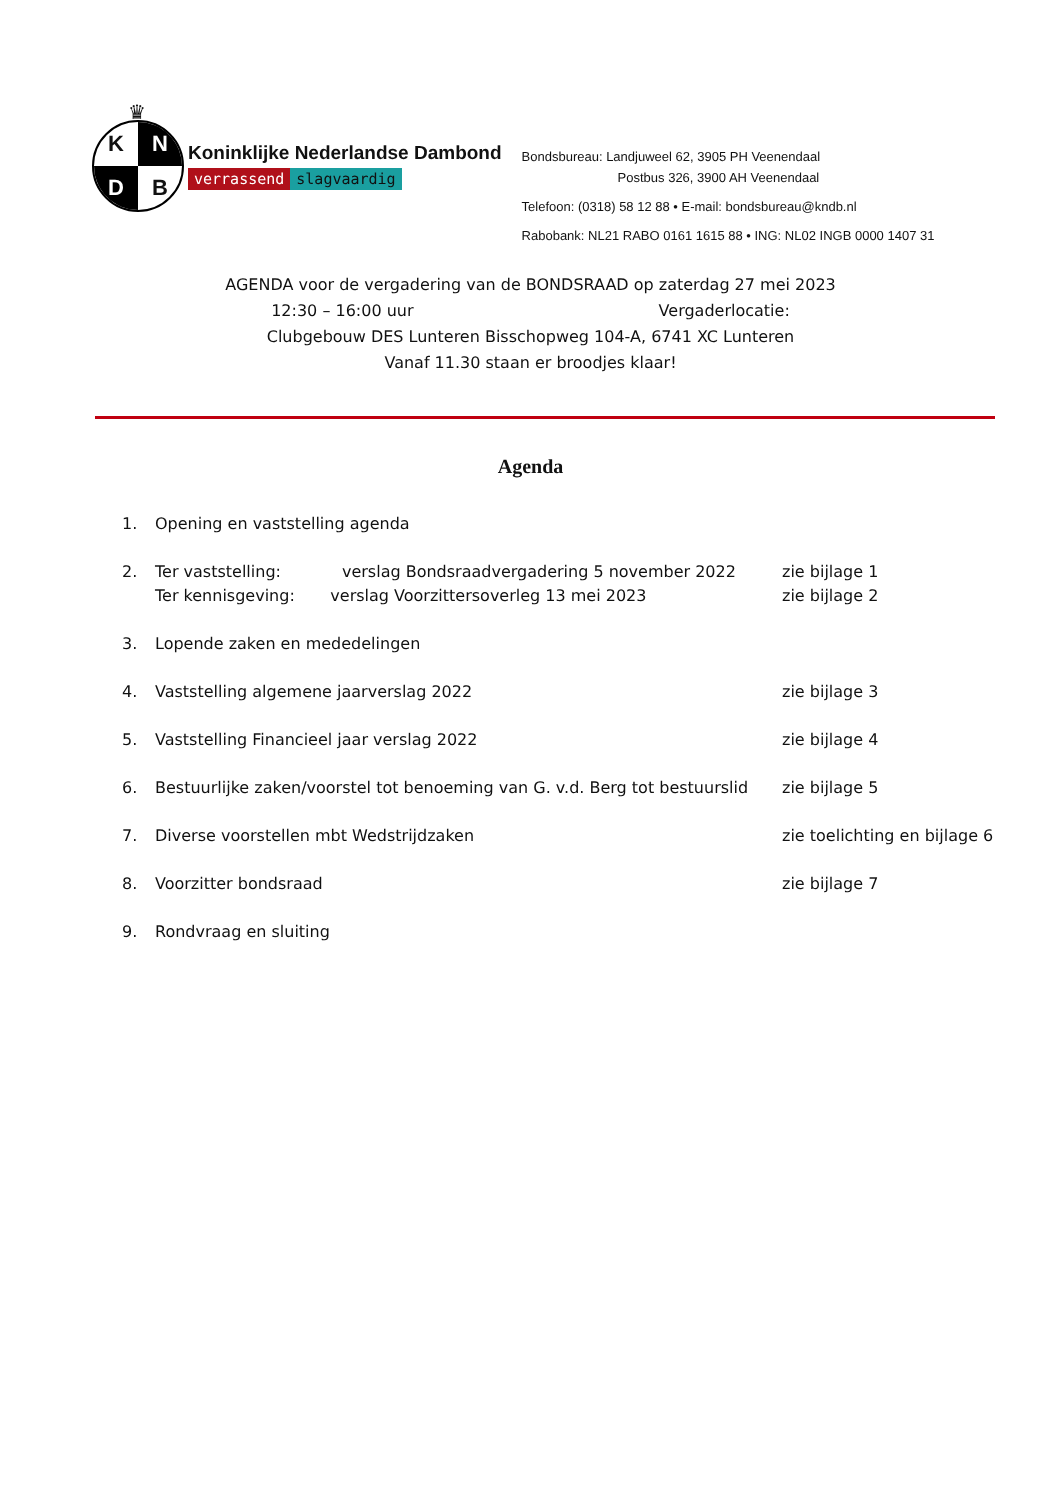♛
K
N
D
B
Koninklijke Nederlandse Dambond
verrassend slagvaardig
Bondsbureau: Landjuweel 62, 3905 PH Veenendaal
Postbus 326, 3900 AH Veenendaal
Telefoon: (0318) 58 12 88 • E-mail: bondsbureau@kndb.nl
Rabobank: NL21 RABO 0161 1615 88 • ING: NL02 INGB 0000 1407 31
AGENDA voor de vergadering van de BONDSRAAD op zaterdag 27 mei 2023
12:30 – 16:00 uur Vergaderlocatie:
Clubgebouw DES Lunteren Bisschopweg 104-A, 6741 XC Lunteren
Vanaf 11.30 staan er broodjes klaar!
Agenda
1. Opening en vaststelling agenda
2. Ter vaststelling: verslag Bondsraadvergadering 5 november 2022
Ter kennisgeving: verslag Voorzittersoverleg 13 mei 2023 zie bijlage 1
zie bijlage 2
3. Lopende zaken en mededelingen
4. Vaststelling algemene jaarverslag 2022 zie bijlage 3
5. Vaststelling Financieel jaar verslag 2022 zie bijlage 4
6. Bestuurlijke zaken/voorstel tot benoeming van G. v.d. Berg tot bestuurslid zie bijlage 5
7. Diverse voorstellen mbt Wedstrijdzaken zie toelichting en bijlage 6
8. Voorzitter bondsraad zie bijlage 7
9. Rondvraag en sluiting